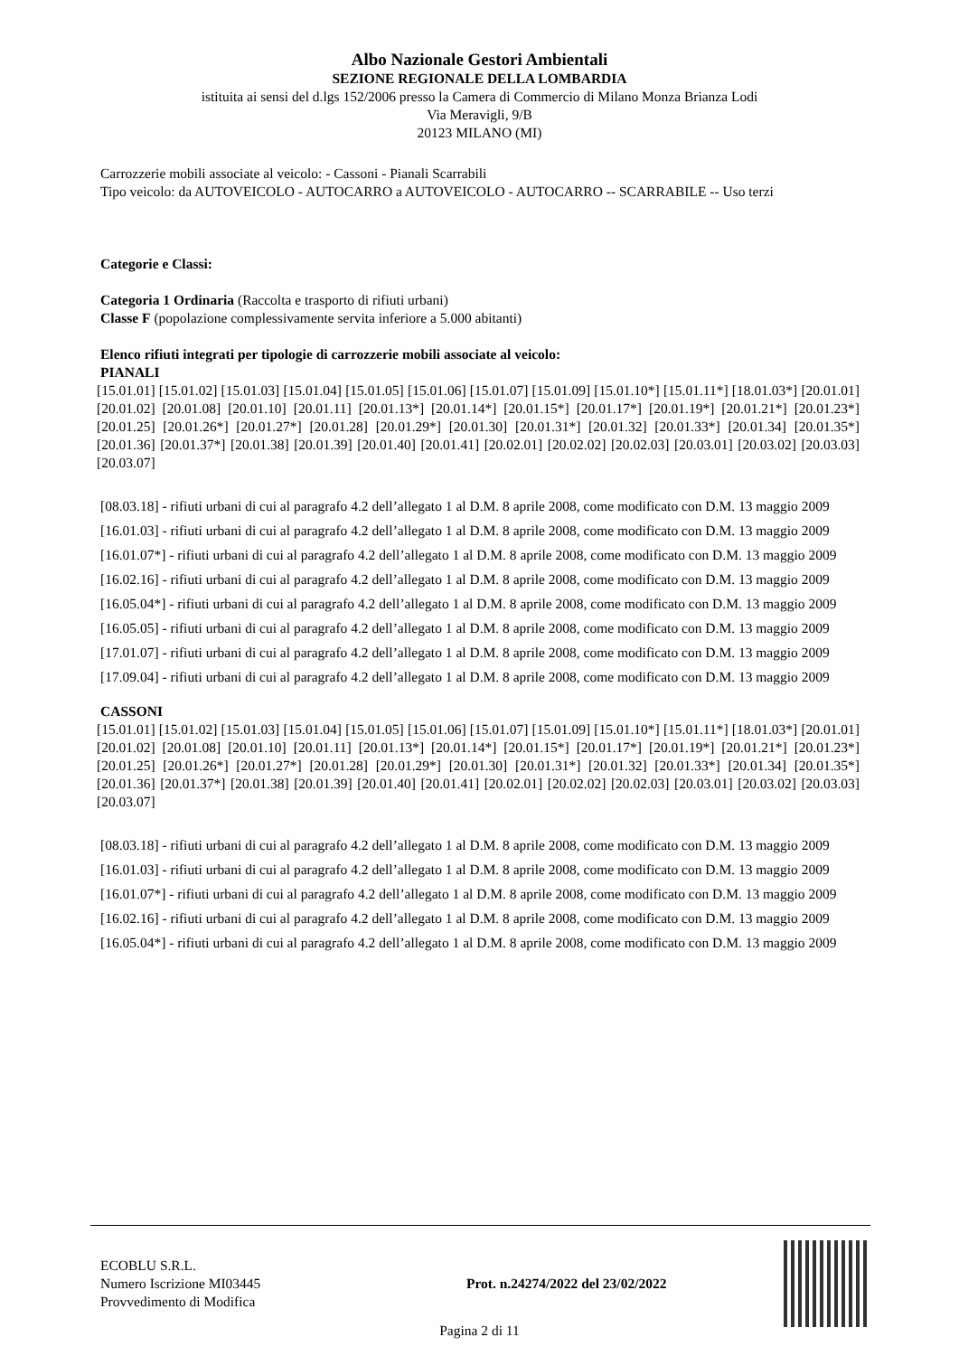Albo Nazionale Gestori Ambientali
SEZIONE REGIONALE DELLA LOMBARDIA
istituita ai sensi del d.lgs 152/2006 presso la Camera di Commercio di Milano Monza Brianza Lodi
Via Meravigli, 9/B
20123 MILANO (MI)
Carrozzerie mobili associate al veicolo: - Cassoni - Pianali Scarrabili
Tipo veicolo: da AUTOVEICOLO - AUTOCARRO a AUTOVEICOLO - AUTOCARRO -- SCARRABILE -- Uso terzi
Categorie e Classi:
Categoria 1 Ordinaria (Raccolta e trasporto di rifiuti urbani)
Classe F (popolazione complessivamente servita inferiore a 5.000 abitanti)
Elenco rifiuti integrati per tipologie di carrozzerie mobili associate al veicolo:
PIANALI
[15.01.01] [15.01.02] [15.01.03] [15.01.04] [15.01.05] [15.01.06] [15.01.07] [15.01.09] [15.01.10*] [15.01.11*] [18.01.03*] [20.01.01] [20.01.02] [20.01.08] [20.01.10] [20.01.11] [20.01.13*] [20.01.14*] [20.01.15*] [20.01.17*] [20.01.19*] [20.01.21*] [20.01.23*] [20.01.25] [20.01.26*] [20.01.27*] [20.01.28] [20.01.29*] [20.01.30] [20.01.31*] [20.01.32] [20.01.33*] [20.01.34] [20.01.35*] [20.01.36] [20.01.37*] [20.01.38] [20.01.39] [20.01.40] [20.01.41] [20.02.01] [20.02.02] [20.02.03] [20.03.01] [20.03.02] [20.03.03] [20.03.07]
[08.03.18] - rifiuti urbani di cui al paragrafo 4.2 dell’allegato 1 al D.M. 8 aprile 2008, come modificato con D.M. 13 maggio 2009
[16.01.03] - rifiuti urbani di cui al paragrafo 4.2 dell’allegato 1 al D.M. 8 aprile 2008, come modificato con D.M. 13 maggio 2009
[16.01.07*] - rifiuti urbani di cui al paragrafo 4.2 dell’allegato 1 al D.M. 8 aprile 2008, come modificato con D.M. 13 maggio 2009
[16.02.16] - rifiuti urbani di cui al paragrafo 4.2 dell’allegato 1 al D.M. 8 aprile 2008, come modificato con D.M. 13 maggio 2009
[16.05.04*] - rifiuti urbani di cui al paragrafo 4.2 dell’allegato 1 al D.M. 8 aprile 2008, come modificato con D.M. 13 maggio 2009
[16.05.05] - rifiuti urbani di cui al paragrafo 4.2 dell’allegato 1 al D.M. 8 aprile 2008, come modificato con D.M. 13 maggio 2009
[17.01.07] - rifiuti urbani di cui al paragrafo 4.2 dell’allegato 1 al D.M. 8 aprile 2008, come modificato con D.M. 13 maggio 2009
[17.09.04] - rifiuti urbani di cui al paragrafo 4.2 dell’allegato 1 al D.M. 8 aprile 2008, come modificato con D.M. 13 maggio 2009
CASSONI
[15.01.01] [15.01.02] [15.01.03] [15.01.04] [15.01.05] [15.01.06] [15.01.07] [15.01.09] [15.01.10*] [15.01.11*] [18.01.03*] [20.01.01] [20.01.02] [20.01.08] [20.01.10] [20.01.11] [20.01.13*] [20.01.14*] [20.01.15*] [20.01.17*] [20.01.19*] [20.01.21*] [20.01.23*] [20.01.25] [20.01.26*] [20.01.27*] [20.01.28] [20.01.29*] [20.01.30] [20.01.31*] [20.01.32] [20.01.33*] [20.01.34] [20.01.35*] [20.01.36] [20.01.37*] [20.01.38] [20.01.39] [20.01.40] [20.01.41] [20.02.01] [20.02.02] [20.02.03] [20.03.01] [20.03.02] [20.03.03] [20.03.07]
[08.03.18] - rifiuti urbani di cui al paragrafo 4.2 dell’allegato 1 al D.M. 8 aprile 2008, come modificato con D.M. 13 maggio 2009
[16.01.03] - rifiuti urbani di cui al paragrafo 4.2 dell’allegato 1 al D.M. 8 aprile 2008, come modificato con D.M. 13 maggio 2009
[16.01.07*] - rifiuti urbani di cui al paragrafo 4.2 dell’allegato 1 al D.M. 8 aprile 2008, come modificato con D.M. 13 maggio 2009
[16.02.16] - rifiuti urbani di cui al paragrafo 4.2 dell’allegato 1 al D.M. 8 aprile 2008, come modificato con D.M. 13 maggio 2009
[16.05.04*] - rifiuti urbani di cui al paragrafo 4.2 dell’allegato 1 al D.M. 8 aprile 2008, come modificato con D.M. 13 maggio 2009
ECOBLU S.R.L.
Numero Iscrizione MI03445
Provvedimento di Modifica
Prot. n.24274/2022 del 23/02/2022
Pagina 2 di 11